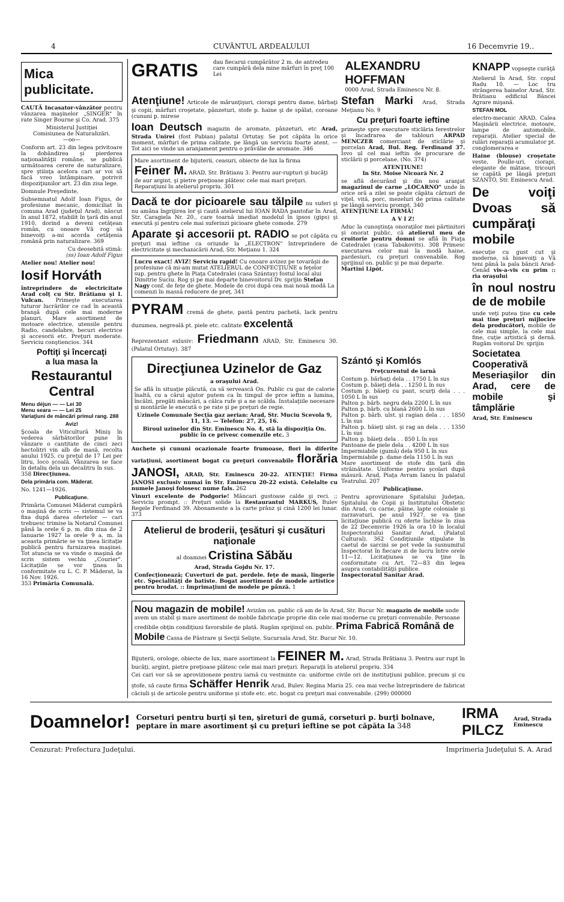4 CUVÂNTUL ARDEALULUI 16 Decemvrie 19..
Mica publicitate.
CAUTĂ Incasator-vânzător pentru vânzarea maşinelor „SINGER" în rate Singer Bourne şi Co. Arad. 375
Ministerul Justiţiei
Comisiunea de Naturalizări.
—oo—
Conform art. 23 din legea privitoare la dobândirea şi pierderea naţionalităţii române, se publică următoarea cerere de naturalizare, spre ştiinţa acelora cari ar voi să facă vreo întâmpinare, potrivit dispoziţiunilor art. 23 din zisa lege.
Domnule Preşedinte,
Subsemnatul Adolf Ioan Figus, de profesiune mecanic, domiciliat în comuna Arad (judeţul Arad), născut în anul 1872, stabilit în ţară din anul 1910, dorind a deveni cetăţean român, cu onoare Vă rog să binevoiţi a-mi acorda cetăţenia română prin naturalizare. 369
Cu deosebită stimă:
(ss) Ioan Adolf Figus
Atelier nou! Atelier nou!
Iosif Horváth
întreprindere de electricitate Arad colţ cu Str. Brătianu şi I. Vulcan. Primeşte executarea tuturor lucrărilor ce cad în această branşă după cele mai moderne planuri. Mare asortiment de motoare electrice, utensile pentru Radio, candelabre, becuri electrice şi accesorii etc. Preţuri moderate. Serviciu conştiencios. 344
Poftiţi şi încercaţi
a lua masa la
Restaurantul Central
Menu déjun — — Lei 30
Menu seara — — Lei 25
Variaţiuni de mâncări primul rang. 288
Aviz!
Şcoala de Viticultură Miniş în vederea sărbătorilor pune în vânzare o cantitate de cinci zeci hectolitri vin alb de masă, recolta anului 1925, cu preţul de 17 Lei per litru, loco şcoală. Vânzarea se face în detaliu dela un decalitru în sus.
358 Direcţiunea.
Dela primăria com. Măderat.
No. 1241—1926.
Publicaţiune.
Primăria Comunei Măderat cumpără o maşină de scris — sistemul se va fixa după darea oferte­lor — cari trebuesc trimise la Notarul Comunei până la orele 6 p. m. din ziua de 2 Ianuarie 1927 la orele 9 a. m. la aceasta primărie se va ţinea licitaţie publică pentru furnizarea maşinei. Tot atuncia se va vinde o maşină de scris sistem vechiu „Courier". Licitaţiile se vor ţinea în conformitate cu L. C. P. Măderat, la 16 Nov. 1926.
353 Primăria Comunală.
GRATIS
dau fiecarui cumpărător 2 m. de antredeu care cumpără dela mine mărfuri în preţ 100 Lei
ALEXANDRU HOFFMAN
0000 Arad, Strada Eminescu Nr. 8.
Atenţiune! Articole de mărunţişuri, ciorapi pentru dame, bărbaţi şi copii, mărfuri croşetate, pânzeturi, stofe p. haine şi de spălat, coroane (cununi p. mirese
Ioan Deutsch magazin de aromate, pânzeturi, etc Arad, Strada Unirei (fost Pabian) palatul Ortutay. Se pot căpăta în orice moment, mărfuri de prima calitate, pe lângă un serviciu foarte atent. — Tot aici se vinde un aranjament pentru o prăvălie de aromate. 346
Mare asortiment de bijuterii, ceasuri, obiecte de lux la firma Feiner M. ARAD, Str. Brătianu 3. Pentru aur-rupturi şi bucăţi de aur argint, şi pietre preţioase plătesc cele mai mari preţuri. Reparaţiuni în atelierul propriu. 301
Dacă te dor picioarele sau tălpile nu suferi şi nu amâna îngrijirea lor şi caută atelierul lui IOAN RADA pantofar în Arad, Str. Caragiela Nr. 20., care toarnă imediat modelul în ipsos (gips) şi execută şi pentru cele mai sufe­rinzi picioare ghete comode. 279
Aparate şi accesorii pt. RADIO se pot căpăta cu preţuri mai ieftine ca oriunde la „ELECTRON" întreprindere de electricitate şi mechanicării Arad, Str. Meţianu 1. 324
Lucru exact! AVIZ! Serviciu rapid! Cu onoare avizez pe tovarăşii de profesiune că mi-am mutat ATELIERUL de CONFECŢIUNE a feţelor sup. pentru ghete în Piaţa Catedralei (casa Szántay) fostul local alui Dimitrie Suciu. Rog şi pe mai departe binevoitorul Dv. sprijin Stefan Nagy conf. de feţe de ghete. Modele de croi după cea mai nouă modă La comenzi în massă reducere de preţ. 341
PYRAM cremă de ghete, pastă pentru pachetă, lack pentru duzumea, negreală pt. piele etc. calitate excelentă
Reprezentant exlusiv: Friedmann ARAD, Str. Eminescu 30. (Palatul Ortutay). 387
Stefan Marki Arad, Strada Meţianu No. 9
Cu preţuri foarte ieftine
primeşte spre executare sticlăria ferestrelor şi încadrarea de tablouri ARPAD MENCZER comerciant de sticlărie şi porcelan Arad, Bul. Reg. Ferdinand 37. Isvo ul cel mai ieftin de procurare de sticlării şi porcelane. (No. 374)
ATENŢIUNE!
In Str. Moise Nicoară Nr. 2
se află decurând şi din nou aranjat magazinul de carne „LOCARNO" unde în orice oră a zilei se poate căpăta cărnuri de viţel, vită, porc, mezeluri de prima calitate pe lângă serviciu prompt. 340
ATENŢIUNE LA FIRMĂ!
A V I Z!
Aduc la cunoştinţa onoraţilor mei părtinitori şi onorat public, că atelierul meu de croitorie pentru domni se află în Piaţa Catedralei (casa Tabakovits). 308 Primesc executarea celor mai la modă haine, pardesiuri, cu preţuri convenabile. Rog sprijinul on. public şi pe mai departe.
Martini Lipót.
Direcţiunea Uzinelor de Gaz
a oraşului Arad.
Se află în situaţie plăcută, ca să servească On. Public cu gaz de calorie înaltă, cu a cărui ajutor putem ca în timpul de prce ieftin a lumina, încălzi, pregăti mâncări, a călca rufe şi a ne scălda. Instalaţiile necesare şi montările le execută o pe rate şi pe preţuri de regie.
Uzinele Comunale Secţia gaz aerian: Arad, Str. Muciu Scevola 9, 11, 13. — Telefon: 27, 25, 16.
Biroul uzinelor din Str. Eminescu No. 4, stă la dispoziţia On. public în ce privesc comenzile etc. 3
Auchete şi cununi ocazionale foarte frumoase, flori în diferite variaţiuni, asortiment bogat cu preţuri convenabile florăria JANOSI, ARAD, Str. Eminescu 20-22. ATENŢIE! Firma JANOSI exclusiv numai în Str. Eminescu 20-22 există. Celelalte cu numele Janoşi folosesc nume fals. 262
Vinuri excelente de Podgorie! Mâncari gustoase calde şi reci. ;; Serviciu prompt. :: Preţuri solide la Restaurantul MARKUS, Bulev Regele Ferdinand 39. Abonamente a la carte prânz şi cină 1200 lei lunar. 373
Atelierul de broderii, ţesături şi cusături naţionale
al doamnei Cristina Săbău
Arad, Strada Gojdu Nr. 17.
Confecţionează; Cuverturi de pat. perdele. feţe de masă, lingerie etc. Specialităţi de batiste. Bogat asortiment de modele artistice pentru brodat. :: Imprimaţiuni de modele pe pânză. 1
Szántó şi Komlós
Preţcurentul de iarnă
Costum p. bărbaţi dela . . 1750 L în sus
Costum p. băieţi dela . . 1250 L în sus
Costum p. băieţi cu pant, scurţi dela . . . 1050 L în sus
Palton p. bărb. negru dela 2200 L în sus
Palton p. bărb. cu blană 2600 L în sus
Palton p. bărb. ulst. şi ragian dela . . . 1850 L în sus
Palton p. băieţi ulst. şi rag an dela . . . 1350 L în sus
Palton p. băieţi dela . . 850 L în sus
Pantoane de piele dela . . 4200 L în sus
Impermiabile (gumă) dela 950 L în sus
Impermiabile p. dame dela 1150 L în sus
Mare asortiment de stofe din ţară din străinătate. Uniforme pentru şcolari după măsură. Arad, Piaţa Avram Iancu în palatul Teatrului. 207
Publicaţiune.
Pentru aprovizionare Spitalului Judeţan, Spitalului de Copii şi Institutului Obstetic din Arad, cu carne, pâine, lapte coloniale şi zarzavaturi, pe anul 1927, se va ţine licitaţiune publică cu oferte închise în ziua de 22 Decemvrie 1926 la ora 10 în localul Inspectoratului Sanitar Arad, (Palatul Cultural). 362 Condiţiunile stipulate în caetul de sarcini se pot vede la sus­numitul Inspectorat în fiecare zi de lucru între orele 11—12. Licitaţiunea se va ţine în conformitate cu Art. 72—83 din legea asupra contabilităţii publice.
Inspectoratul Sanitar Arad.
Nou magazin de mobile! Avizăm on. public că am de în Arad, Str. Bucur Nr. magazin de mobile unde avem un stabil şi mare asortiment de mobile fabricaţie proprie din cele mai moderne cu preţuri convenabile. Persoane credibile obţin condiţiuni favorabile de plată. Rugăm sprijinul on. public. Prima Fabrică Română de Mobile Cassa de Păstrare şi Secţii Selişte, Sucursala Arad, Str. Bucur Nr. 10.
Bijuterii, orologe, obiecte de lux, mare asortiment la FEINER M. Arad, Strada Brătianu 3. Pentru aur rupt în bucăţi, argint, pietre preţioase plătesc cele mai mari preţuri. Reparaţii în atelierul propriu. 334
Cei cari vor să se aprovizioneze pentru iarnă cu vestminte ca: uniforme civile ori de instituţiuni publice, precum şi cu ştofe, să caute firma Schäffer Henrik Arad, Bulev. Regina Maria 25. cea mai veche întreprindere de fabricat căciuli şi de articole pentru uniforme şi stofe etc. etc. bogat cu preţuri mai convenabile. (299) 000000
KNAPP vopseşte curăţă
Atelierul în Arad, Str. copul Radu 10. — Loc tru strângerea hainelor Arad, Str. Brătianu edificiul Băncei Agrare mişană.
STEFAN MOL
electro-mecanic ARAD, Calea Maşinării electrice, motoare, lampe de automobile, reparaţii. Atelier special de rulări reparaţii acumulator pt. conglomerarea e
Haine (blouse) croşetate veste, Poulle-uri, ciorapi, elegante de mătase, tricouri se capătă pe lângă preţuri SZÁNTÓ, Str. Eminescu Arad.
De voiţi Dvoas să cumpăraţi mobile
execuţie cu gust cut şi moderne, să binevoiţi a Vă teni până la pala băncii Arad-Cenăd vis-a-vis cu prim :: ria oraşului
în noul nostru de de mobile
unde veţi putea ţine cu cele mai tine preţuri mijlocire dela producători, mobile de cele mai simple, la cele mai fine, cuţie artistică şi dernă. Rugăm voitorul Dv. sprijin
Societatea Cooperativă Meseriaşilor din Arad, cere de mobile şi tâmplărie
Arad, Str. Eminescu
Doamnelor! Corseturi pentru burţi şi ten, şireturi de gumă, corseturi p. burţi bolnave, peptare în mare asortiment şi cu preţuri ieftine se pot căpăta la 348 IRMA PILCZ Arad, Strada Eminescu
Cenzurat: Prefectura Judeţului. Imprimeria Judeţului S. A. Arad